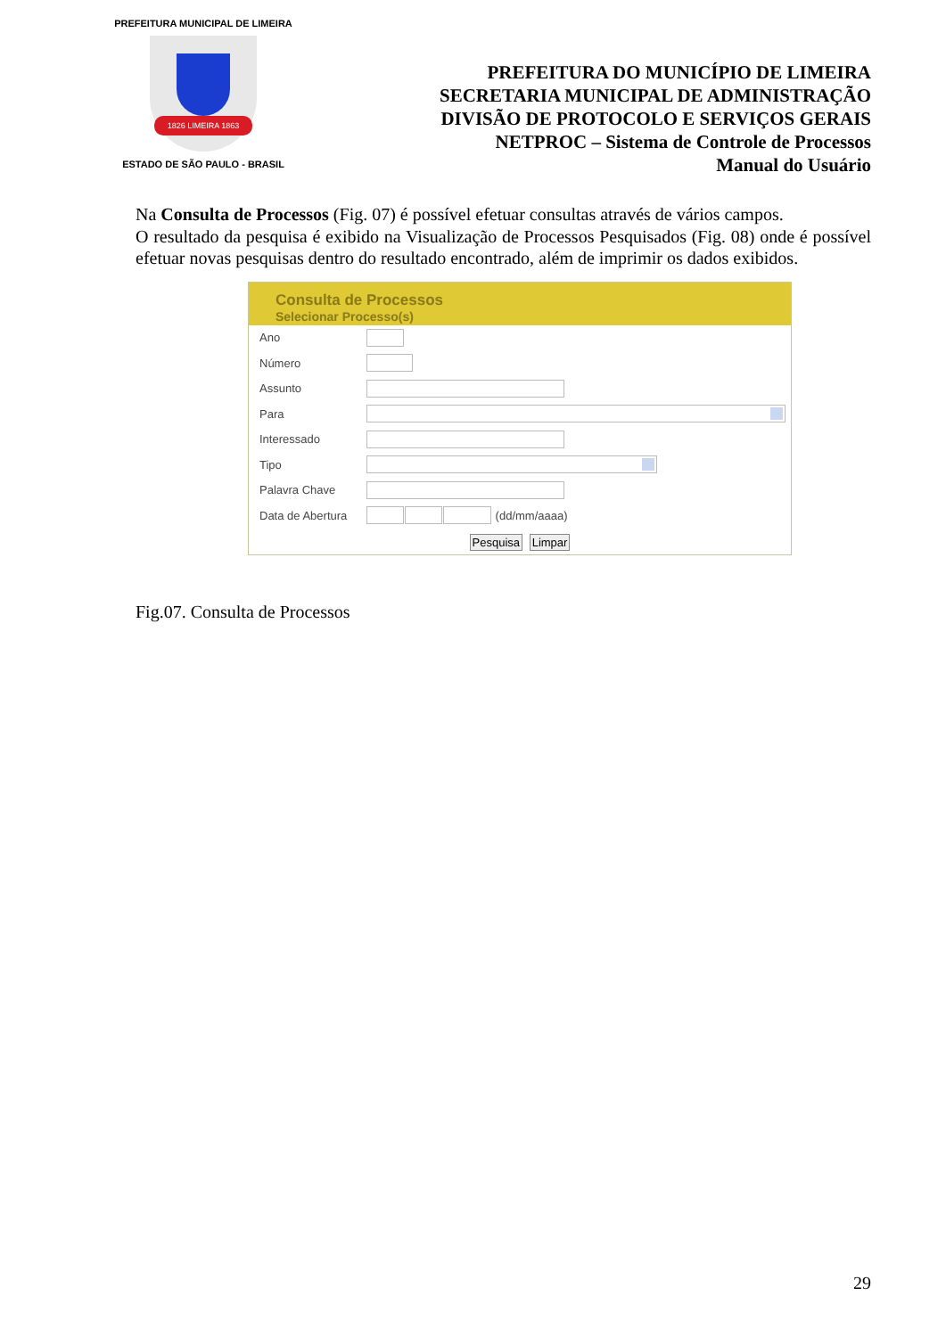PREFEITURA MUNICIPAL DE LIMEIRA
1826 LIMEIRA 1863
ESTADO DE SÃO PAULO - BRASIL
PREFEITURA DO MUNICÍPIO DE LIMEIRA
SECRETARIA MUNICIPAL DE ADMINISTRAÇÃO
DIVISÃO DE PROTOCOLO E SERVIÇOS GERAIS
NETPROC – Sistema de Controle de Processos
Manual do Usuário
Na Consulta de Processos (Fig. 07) é possível efetuar consultas através de vários campos.
O resultado da pesquisa é exibido na Visualização de Processos Pesquisados (Fig. 08) onde é possível efetuar novas pesquisas dentro do resultado encontrado, além de imprimir os dados exibidos.
Consulta de Processos
Selecionar Processo(s)
Ano
Número
Assunto
Para
Interessado
Tipo
Palavra Chave
Data de Abertura (dd/mm/aaaa)
Pesquisa Limpar
Fig.07. Consulta de Processos
29